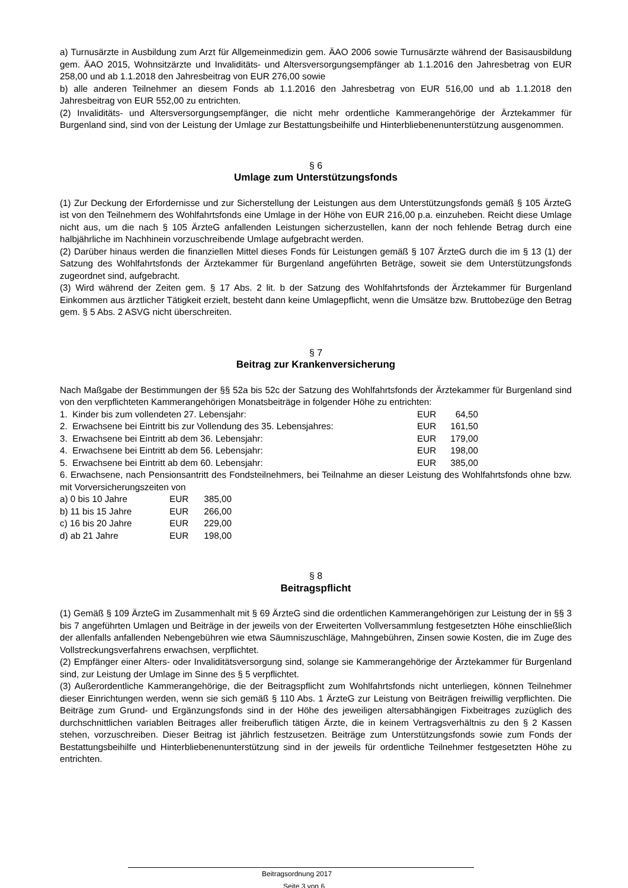a) Turnusärzte in Ausbildung zum Arzt für Allgemeinmedizin gem. ÄAO 2006 sowie Turnusärzte während der Basisausbildung gem. ÄAO 2015, Wohnsitzärzte und Invaliditäts- und Altersversorgungsempfänger ab 1.1.2016 den Jahresbetrag von EUR 258,00 und ab 1.1.2018 den Jahresbeitrag von EUR 276,00 sowie
b) alle anderen Teilnehmer an diesem Fonds ab 1.1.2016 den Jahresbetrag von EUR 516,00 und ab 1.1.2018 den Jahresbeitrag von EUR 552,00 zu entrichten.
(2) Invaliditäts- und Altersversorgungsempfänger, die nicht mehr ordentliche Kammerangehörige der Ärztekammer für Burgenland sind, sind von der Leistung der Umlage zur Bestattungsbeihilfe und Hinterbliebenenunterstützung ausgenommen.
§ 6
Umlage zum Unterstützungsfonds
(1) Zur Deckung der Erfordernisse und zur Sicherstellung der Leistungen aus dem Unterstützungsfonds gemäß § 105 ÄrzteG ist von den Teilnehmern des Wohlfahrtsfonds eine Umlage in der Höhe von EUR 216,00 p.a. einzuheben. Reicht diese Umlage nicht aus, um die nach § 105 ÄrzteG anfallenden Leistungen sicherzustellen, kann der noch fehlende Betrag durch eine halbjährliche im Nachhinein vorzuschreibende Umlage aufgebracht werden.
(2) Darüber hinaus werden die finanziellen Mittel dieses Fonds für Leistungen gemäß § 107 ÄrzteG durch die im § 13 (1) der Satzung des Wohlfahrtsfonds der Ärztekammer für Burgenland angeführten Beträge, soweit sie dem Unterstützungsfonds zugeordnet sind, aufgebracht.
(3) Wird während der Zeiten gem. § 17 Abs. 2 lit. b der Satzung des Wohlfahrtsfonds der Ärztekammer für Burgenland Einkommen aus ärztlicher Tätigkeit erzielt, besteht dann keine Umlagepflicht, wenn die Umsätze bzw. Bruttobezüge den Betrag gem. § 5 Abs. 2 ASVG nicht überschreiten.
§ 7
Beitrag zur Krankenversicherung
Nach Maßgabe der Bestimmungen der §§ 52a bis 52c der Satzung des Wohlfahrtsfonds der Ärztekammer für Burgenland sind von den verpflichteten Kammerangehörigen Monatsbeiträge in folgender Höhe zu entrichten:
| 1. Kinder bis zum vollendeten 27. Lebensjahr: | EUR | 64,50 |
| 2. Erwachsene bei Eintritt bis zur Vollendung des 35. Lebensjahres: | EUR | 161,50 |
| 3. Erwachsene bei Eintritt ab dem 36. Lebensjahr: | EUR | 179,00 |
| 4. Erwachsene bei Eintritt ab dem 56. Lebensjahr: | EUR | 198,00 |
| 5. Erwachsene bei Eintritt ab dem 60. Lebensjahr: | EUR | 385,00 |
6. Erwachsene, nach Pensionsantritt des Fondsteilnehmers, bei Teilnahme an dieser Leistung des Wohlfahrtsfonds ohne bzw. mit Vorversicherungszeiten von
| a) 0 bis 10 Jahre | EUR | 385,00 |
| b) 11 bis 15 Jahre | EUR | 266,00 |
| c) 16 bis 20 Jahre | EUR | 229,00 |
| d) ab 21 Jahre | EUR | 198,00 |
§ 8
Beitragspflicht
(1) Gemäß § 109 ÄrzteG im Zusammenhalt mit § 69 ÄrzteG sind die ordentlichen Kammerangehörigen zur Leistung der in §§ 3 bis 7 angeführten Umlagen und Beiträge in der jeweils von der Erweiterten Vollversammlung festgesetzten Höhe einschließlich der allenfalls anfallenden Nebengebühren wie etwa Säumniszuschläge, Mahngebühren, Zinsen sowie Kosten, die im Zuge des Vollstreckungsverfahrens erwachsen, verpflichtet.
(2) Empfänger einer Alters- oder Invaliditätsversorgung sind, solange sie Kammerangehörige der Ärztekammer für Burgenland sind, zur Leistung der Umlage im Sinne des § 5 verpflichtet.
(3) Außerordentliche Kammerangehörige, die der Beitragspflicht zum Wohlfahrtsfonds nicht unterliegen, können Teilnehmer dieser Einrichtungen werden, wenn sie sich gemäß § 110 Abs. 1 ÄrzteG zur Leistung von Beiträgen freiwillig verpflichten. Die Beiträge zum Grund- und Ergänzungsfonds sind in der Höhe des jeweiligen altersabhängigen Fixbeitrages zuzüglich des durchschnittlichen variablen Beitrages aller freiberuflich tätigen Ärzte, die in keinem Vertragsverhältnis zu den § 2 Kassen stehen, vorzuschreiben. Dieser Beitrag ist jährlich festzusetzen. Beiträge zum Unterstützungsfonds sowie zum Fonds der Bestattungsbeihilfe und Hinterbliebenenunterstützung sind in der jeweils für ordentliche Teilnehmer festgesetzten Höhe zu entrichten.
Beitragsordnung 2017 Seite 3 von 6